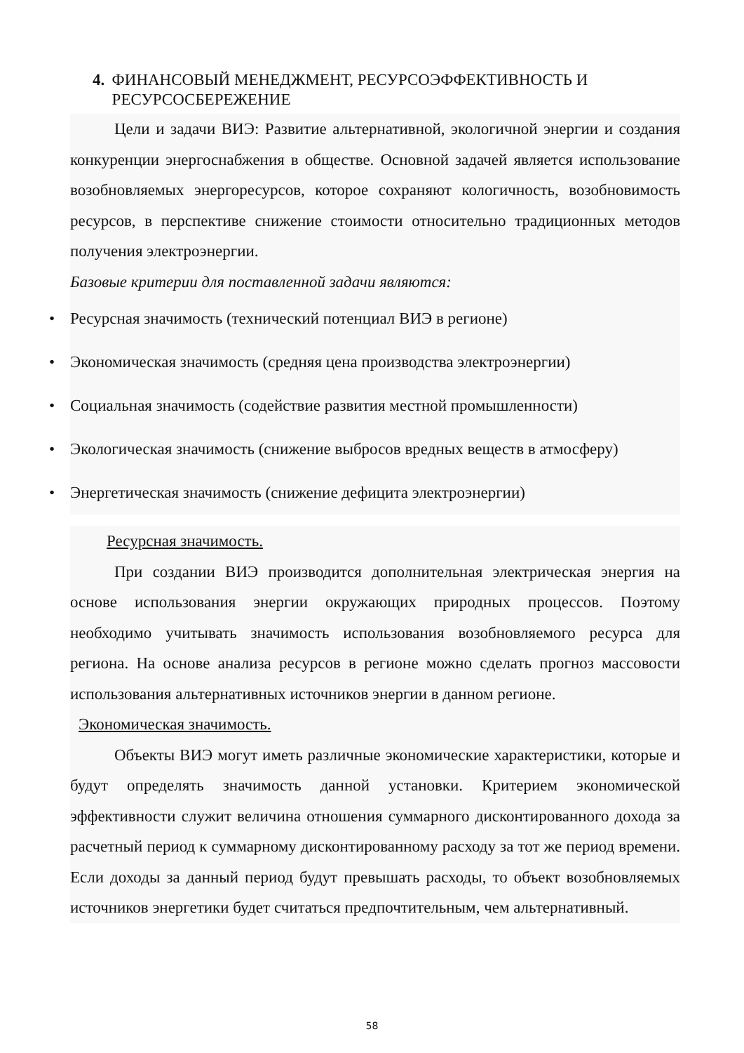4. ФИНАНСОВЫЙ МЕНЕДЖМЕНТ, РЕСУРСОЭФФЕКТИВНОСТЬ И РЕСУРСОСБЕРЕЖЕНИЕ
Цели и задачи ВИЭ: Развитие альтернативной, экологичной энергии и создания конкуренции энергоснабжения в обществе. Основной задачей является использование возобновляемых энергоресурсов, которое сохраняют кологичность, возобновимость ресурсов, в перспективе снижение стоимости относительно традиционных методов получения электроэнергии.
Базовые критерии для поставленной задачи являются:
• Ресурсная значимость (технический потенциал ВИЭ в регионе)
• Экономическая значимость (средняя цена производства электроэнергии)
• Социальная значимость (содействие развития местной промышленности)
• Экологическая значимость (снижение выбросов вредных веществ в атмосферу)
• Энергетическая значимость (снижение дефицита электроэнергии)
Ресурсная значимость.
При создании ВИЭ производится дополнительная электрическая энергия на основе использования энергии окружающих природных процессов. Поэтому необходимо учитывать значимость использования возобновляемого ресурса для региона. На основе анализа ресурсов в регионе можно сделать прогноз массовости использования альтернативных источников энергии в данном регионе.
Экономическая значимость.
Объекты ВИЭ могут иметь различные экономические характеристики, которые и будут определять значимость данной установки. Критерием экономической эффективности служит величина отношения суммарного дисконтированного дохода за расчетный период к суммарному дисконтированному расходу за тот же период времени. Если доходы за данный период будут превышать расходы, то объект возобновляемых источников энергетики будет считаться предпочтительным, чем альтернативный.
58